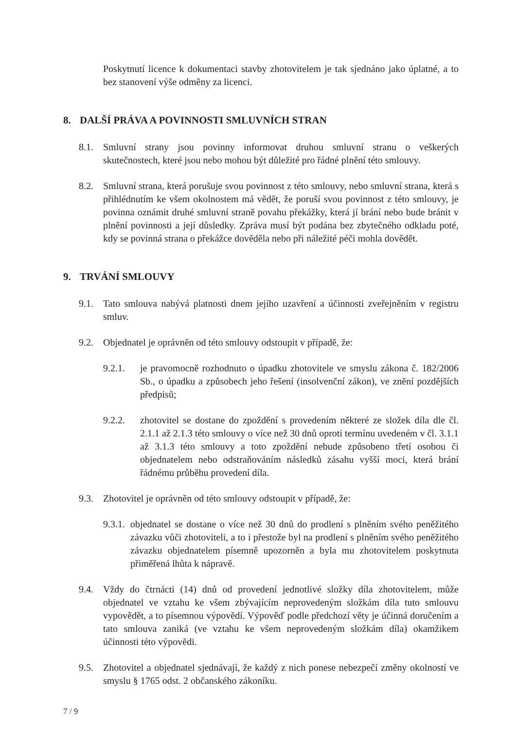Poskytnutí licence k dokumentaci stavby zhotovitelem je tak sjednáno jako úplatné, a to bez stanovení výše odměny za licenci.
8. DALŠÍ PRÁVA A POVINNOSTI SMLUVNÍCH STRAN
8.1. Smluvní strany jsou povinny informovat druhou smluvní stranu o veškerých skutečnostech, které jsou nebo mohou být důležité pro řádné plnění této smlouvy.
8.2. Smluvní strana, která porušuje svou povinnost z této smlouvy, nebo smluvní strana, která s přihlédnutím ke všem okolnostem má vědět, že poruší svou povinnost z této smlouvy, je povinna oznámit druhé smluvní straně povahu překážky, která jí brání nebo bude bránit v plnění povinnosti a její důsledky. Zpráva musí být podána bez zbytečného odkladu poté, kdy se povinná strana o překážce dověděla nebo při náležité péči mohla dovědět.
9. TRVÁNÍ SMLOUVY
9.1. Tato smlouva nabývá platnosti dnem jejího uzavření a účinnosti zveřejněním v registru smluv.
9.2. Objednatel je oprávněn od této smlouvy odstoupit v případě, že:
9.2.1. je pravomocně rozhodnuto o úpadku zhotovitele ve smyslu zákona č. 182/2006 Sb., o úpadku a způsobech jeho řešení (insolvenční zákon), ve znění pozdějších předpisů;
9.2.2. zhotovitel se dostane do zpoždění s provedením některé ze složek díla dle čl. 2.1.1 až 2.1.3 této smlouvy o více než 30 dnů oproti termínu uvedeném v čl. 3.1.1 až 3.1.3 této smlouvy a toto zpoždění nebude způsobeno třetí osobou či objednatelem nebo odstraňováním následků zásahu vyšší moci, která brání řádnému průběhu provedení díla.
9.3. Zhotovitel je oprávněn od této smlouvy odstoupit v případě, že:
9.3.1.
objednatel se dostane o více než 30 dnů do prodlení s plněním svého peněžitého závazku vůči zhotoviteli, a to i přestože byl na prodlení s plněním svého peněžitého závazku objednatelem písemně upozorněn a byla mu zhotovitelem poskytnuta přiměřená lhůta k nápravě.
9.4. Vždy do čtrnácti (14) dnů od provedení jednotlivé složky díla zhotovitelem, může objednatel ve vztahu ke všem zbývajícím neprovedeným složkám díla tuto smlouvu vypovědět, a to písemnou výpovědí. Výpověď podle předchozí věty je účinná doručením a tato smlouva zaniká (ve vztahu ke všem neprovedeným složkám díla) okamžikem účinnosti této výpovědi.
9.5. Zhotovitel a objednatel sjednávají, že každý z nich ponese nebezpečí změny okolností ve smyslu § 1765 odst. 2 občanského zákoníku.
7 / 9